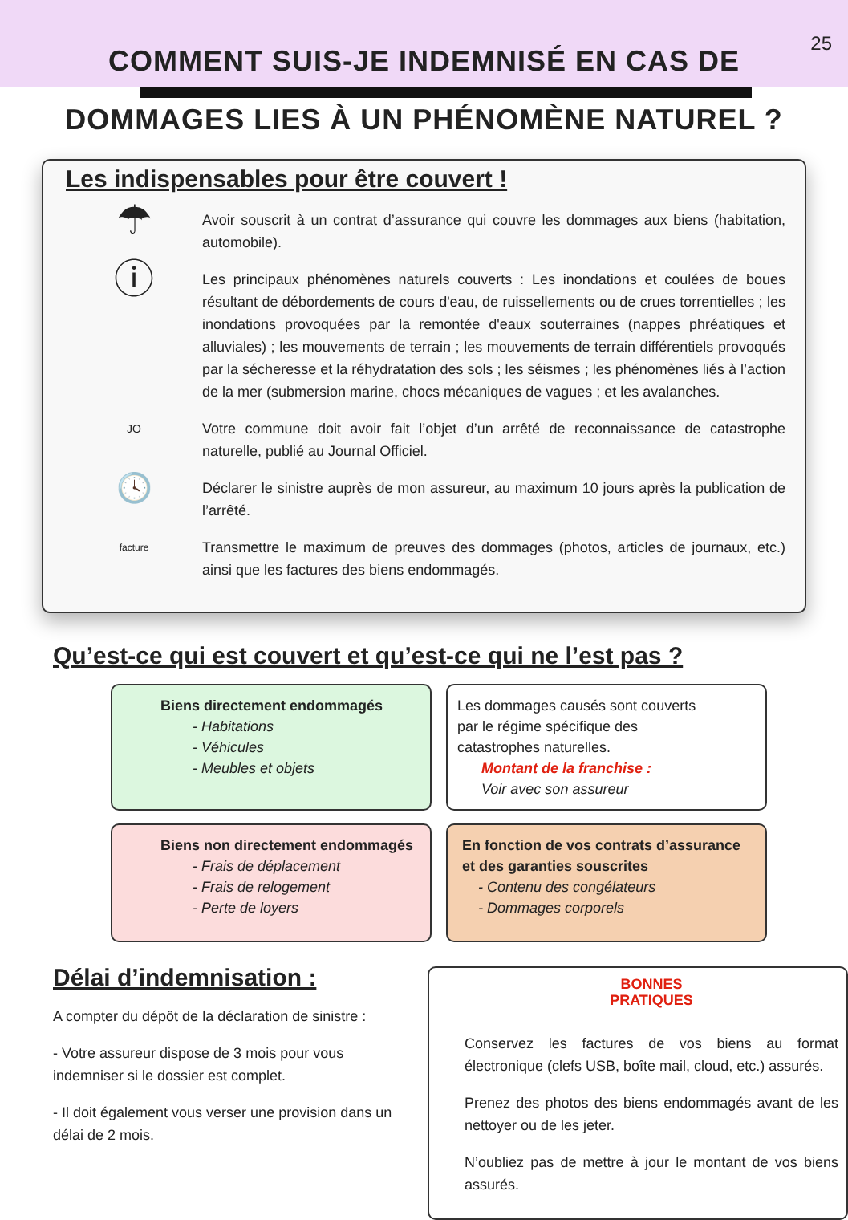25
COMMENT SUIS-JE INDEMNISÉ EN CAS DE
DOMMAGES LIES À UN PHÉNOMÈNE NATUREL ?
Les indispensables pour être couvert !
☂
Avoir souscrit à un contrat d’assurance qui couvre les dommages aux biens (habitation, automobile).
ⓘ
Les principaux phénomènes naturels couverts : Les inondations et coulées de boues résultant de débordements de cours d'eau, de ruissellements ou de crues torrentielles ; les inondations provoquées par la remontée d'eaux souterraines (nappes phréatiques et alluviales) ; les mouvements de terrain ; les mouvements de terrain différentiels provoqués par la sécheresse et la réhydratation des sols ; les séismes ; les phénomènes liés à l’action de la mer (submersion marine, chocs mécaniques de vagues ; et les avalanches.
JO
Votre commune doit avoir fait l’objet d’un arrêté de reconnaissance de catastrophe naturelle, publié au Journal Officiel.
🕓
Déclarer le sinistre auprès de mon assureur, au maximum 10 jours après la publication de l’arrêté.
facture
Transmettre le maximum de preuves des dommages (photos, articles de journaux, etc.) ainsi que les factures des biens endommagés.
Qu’est-ce qui est couvert et qu’est-ce qui ne l’est pas ?
Biens directement endommagés
- Habitations
- Véhicules
- Meubles et objets
Les dommages causés sont couverts
par le régime spécifique des
catastrophes naturelles.
Montant de la franchise :
Voir avec son assureur
Biens non directement endommagés
- Frais de déplacement
- Frais de relogement
- Perte de loyers
En fonction de vos contrats d’assurance
et des garanties souscrites
- Contenu des congélateurs
- Dommages corporels
Délai d’indemnisation :
A compter du dépôt de la déclaration de sinistre :
- Votre assureur dispose de 3 mois pour vous indemniser si le dossier est complet.
- Il doit également vous verser une provision dans un délai de 2 mois.
BONNES
PRATIQUES
Conservez les factures de vos biens au format électronique (clefs USB, boîte mail, cloud, etc.) assurés.
Prenez des photos des biens endommagés avant de les nettoyer ou de les jeter.
N’oubliez pas de mettre à jour le montant de vos biens assurés.